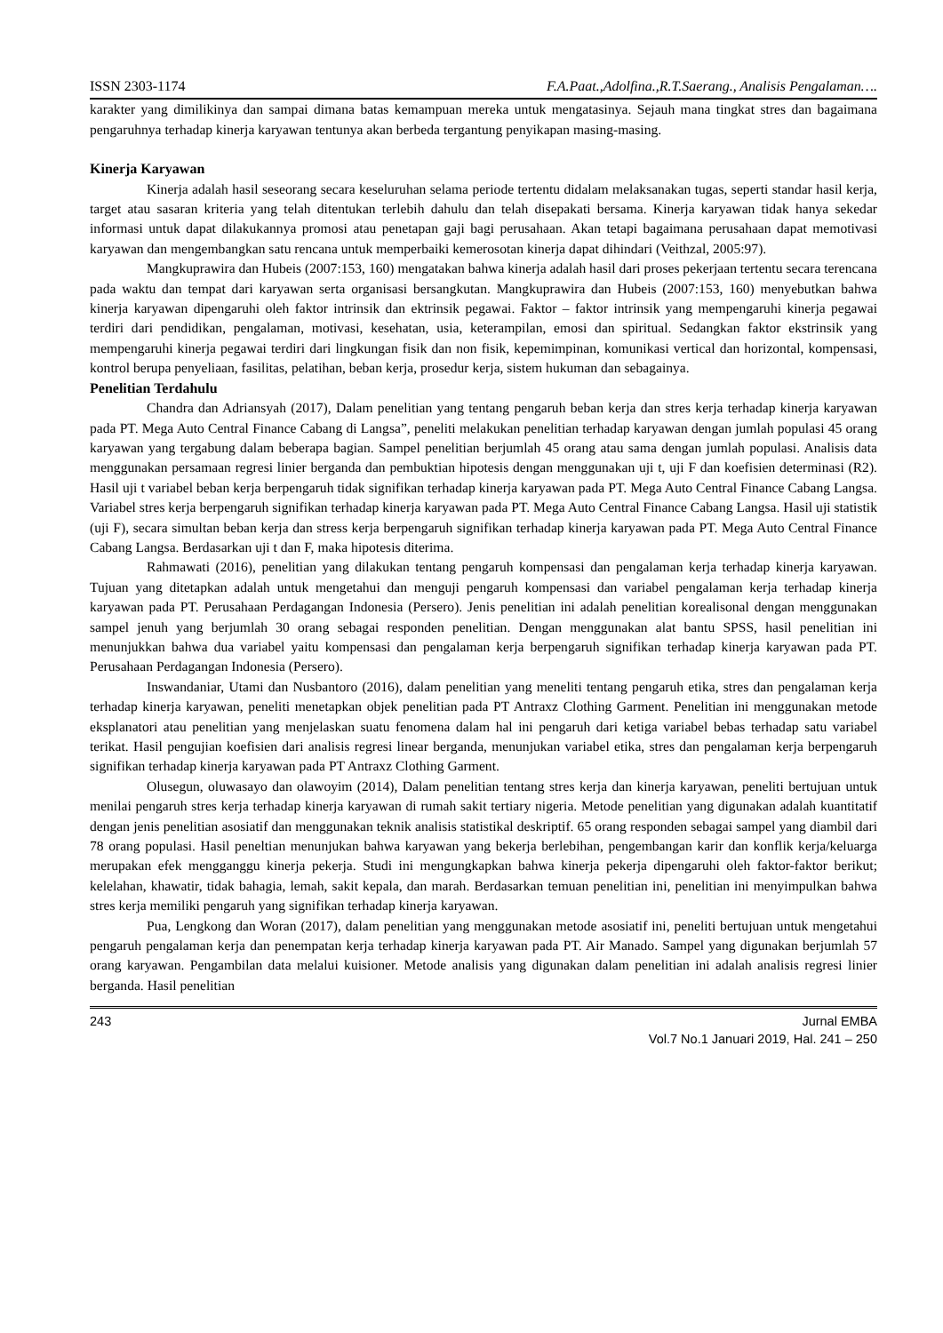ISSN 2303-1174 F.A.Paat.,Adolfina.,R.T.Saerang., Analisis Pengalaman….
karakter yang dimilikinya dan sampai dimana batas kemampuan mereka untuk mengatasinya. Sejauh mana tingkat stres dan bagaimana pengaruhnya terhadap kinerja karyawan tentunya akan berbeda tergantung penyikapan masing-masing.
Kinerja Karyawan
Kinerja adalah hasil seseorang secara keseluruhan selama periode tertentu didalam melaksanakan tugas, seperti standar hasil kerja, target atau sasaran kriteria yang telah ditentukan terlebih dahulu dan telah disepakati bersama. Kinerja karyawan tidak hanya sekedar informasi untuk dapat dilakukannya promosi atau penetapan gaji bagi perusahaan. Akan tetapi bagaimana perusahaan dapat memotivasi karyawan dan mengembangkan satu rencana untuk memperbaiki kemerosotan kinerja dapat dihindari (Veithzal, 2005:97).
Mangkuprawira dan Hubeis (2007:153, 160) mengatakan bahwa kinerja adalah hasil dari proses pekerjaan tertentu secara terencana pada waktu dan tempat dari karyawan serta organisasi bersangkutan. Mangkuprawira dan Hubeis (2007:153, 160) menyebutkan bahwa kinerja karyawan dipengaruhi oleh faktor intrinsik dan ektrinsik pegawai. Faktor – faktor intrinsik yang mempengaruhi kinerja pegawai terdiri dari pendidikan, pengalaman, motivasi, kesehatan, usia, keterampilan, emosi dan spiritual. Sedangkan faktor ekstrinsik yang mempengaruhi kinerja pegawai terdiri dari lingkungan fisik dan non fisik, kepemimpinan, komunikasi vertical dan horizontal, kompensasi, kontrol berupa penyeliaan, fasilitas, pelatihan, beban kerja, prosedur kerja, sistem hukuman dan sebagainya.
Penelitian Terdahulu
Chandra dan Adriansyah (2017), Dalam penelitian yang tentang pengaruh beban kerja dan stres kerja terhadap kinerja karyawan pada PT. Mega Auto Central Finance Cabang di Langsa”, peneliti melakukan penelitian terhadap karyawan dengan jumlah populasi 45 orang karyawan yang tergabung dalam beberapa bagian. Sampel penelitian berjumlah 45 orang atau sama dengan jumlah populasi. Analisis data menggunakan persamaan regresi linier berganda dan pembuktian hipotesis dengan menggunakan uji t, uji F dan koefisien determinasi (R2). Hasil uji t variabel beban kerja berpengaruh tidak signifikan terhadap kinerja karyawan pada PT. Mega Auto Central Finance Cabang Langsa. Variabel stres kerja berpengaruh signifikan terhadap kinerja karyawan pada PT. Mega Auto Central Finance Cabang Langsa. Hasil uji statistik (uji F), secara simultan beban kerja dan stress kerja berpengaruh signifikan terhadap kinerja karyawan pada PT. Mega Auto Central Finance Cabang Langsa. Berdasarkan uji t dan F, maka hipotesis diterima.
Rahmawati (2016), penelitian yang dilakukan tentang pengaruh kompensasi dan pengalaman kerja terhadap kinerja karyawan. Tujuan yang ditetapkan adalah untuk mengetahui dan menguji pengaruh kompensasi dan variabel pengalaman kerja terhadap kinerja karyawan pada PT. Perusahaan Perdagangan Indonesia (Persero). Jenis penelitian ini adalah penelitian korealisonal dengan menggunakan sampel jenuh yang berjumlah 30 orang sebagai responden penelitian. Dengan menggunakan alat bantu SPSS, hasil penelitian ini menunjukkan bahwa dua variabel yaitu kompensasi dan pengalaman kerja berpengaruh signifikan terhadap kinerja karyawan pada PT. Perusahaan Perdagangan Indonesia (Persero).
Inswandaniar, Utami dan Nusbantoro (2016), dalam penelitian yang meneliti tentang pengaruh etika, stres dan pengalaman kerja terhadap kinerja karyawan, peneliti menetapkan objek penelitian pada PT Antraxz Clothing Garment. Penelitian ini menggunakan metode eksplanatori atau penelitian yang menjelaskan suatu fenomena dalam hal ini pengaruh dari ketiga variabel bebas terhadap satu variabel terikat. Hasil pengujian koefisien dari analisis regresi linear berganda, menunjukan variabel etika, stres dan pengalaman kerja berpengaruh signifikan terhadap kinerja karyawan pada PT Antraxz Clothing Garment.
Olusegun, oluwasayo dan olawoyim (2014), Dalam penelitian tentang stres kerja dan kinerja karyawan, peneliti bertujuan untuk menilai pengaruh stres kerja terhadap kinerja karyawan di rumah sakit tertiary nigeria. Metode penelitian yang digunakan adalah kuantitatif dengan jenis penelitian asosiatif dan menggunakan teknik analisis statistikal deskriptif. 65 orang responden sebagai sampel yang diambil dari 78 orang populasi. Hasil peneltian menunjukan bahwa karyawan yang bekerja berlebihan, pengembangan karir dan konflik kerja/keluarga merupakan efek mengganggu kinerja pekerja. Studi ini mengungkapkan bahwa kinerja pekerja dipengaruhi oleh faktor-faktor berikut; kelelahan, khawatir, tidak bahagia, lemah, sakit kepala, dan marah. Berdasarkan temuan penelitian ini, penelitian ini menyimpulkan bahwa stres kerja memiliki pengaruh yang signifikan terhadap kinerja karyawan.
Pua, Lengkong dan Woran (2017), dalam penelitian yang menggunakan metode asosiatif ini, peneliti bertujuan untuk mengetahui pengaruh pengalaman kerja dan penempatan kerja terhadap kinerja karyawan pada PT. Air Manado. Sampel yang digunakan berjumlah 57 orang karyawan. Pengambilan data melalui kuisioner. Metode analisis yang digunakan dalam penelitian ini adalah analisis regresi linier berganda. Hasil penelitian
243 Jurnal EMBA
Vol.7 No.1 Januari 2019, Hal. 241 – 250